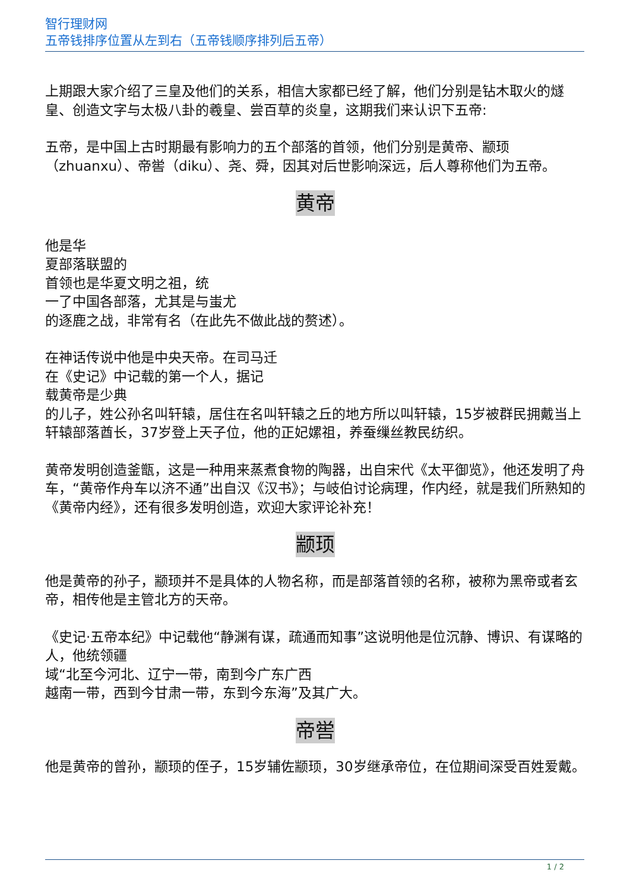智行理财网
五帝钱排序位置从左到右（五帝钱顺序排列后五帝）
上期跟大家介绍了三皇及他们的关系，相信大家都已经了解，他们分别是钻木取火的燧皇、创造文字与太极八卦的羲皇、尝百草的炎皇，这期我们来认识下五帝:
五帝，是中国上古时期最有影响力的五个部落的首领，他们分别是黄帝、颛顼（zhuanxu）、帝喾（diku）、尧、舜，因其对后世影响深远，后人尊称他们为五帝。
黄帝
他是华
夏部落联盟的
首领也是华夏文明之祖，统
一了中国各部落，尤其是与蚩尤
的逐鹿之战，非常有名（在此先不做此战的赘述）。
在神话传说中他是中央天帝。在司马迁
在《史记》中记载的第一个人，据记
载黄帝是少典
的儿子，姓公孙名叫轩辕，居住在名叫轩辕之丘的地方所以叫轩辕，15岁被群民拥戴当上轩辕部落酋长，37岁登上天子位，他的正妃嫘祖，养蚕缫丝教民纺织。
黄帝发明创造釜甑，这是一种用来蒸煮食物的陶器，出自宋代《太平御览》，他还发明了舟车，“黄帝作舟车以济不通”出自汉《汉书》；与岐伯讨论病理，作内经，就是我们所熟知的《黄帝内经》，还有很多发明创造，欢迎大家评论补充！
颛顼
他是黄帝的孙子，颛顼并不是具体的人物名称，而是部落首领的名称，被称为黑帝或者玄帝，相传他是主管北方的天帝。
《史记·五帝本纪》中记载他“静渊有谋，疏通而知事”这说明他是位沉静、博识、有谋略的人，他统领疆
域“北至今河北、辽宁一带，南到今广东广西
越南一带，西到今甘肃一带，东到今东海”及其广大。
帝喾
他是黄帝的曾孙，颛顼的侄子，15岁辅佐颛顼，30岁继承帝位，在位期间深受百姓爱戴。
1 / 2